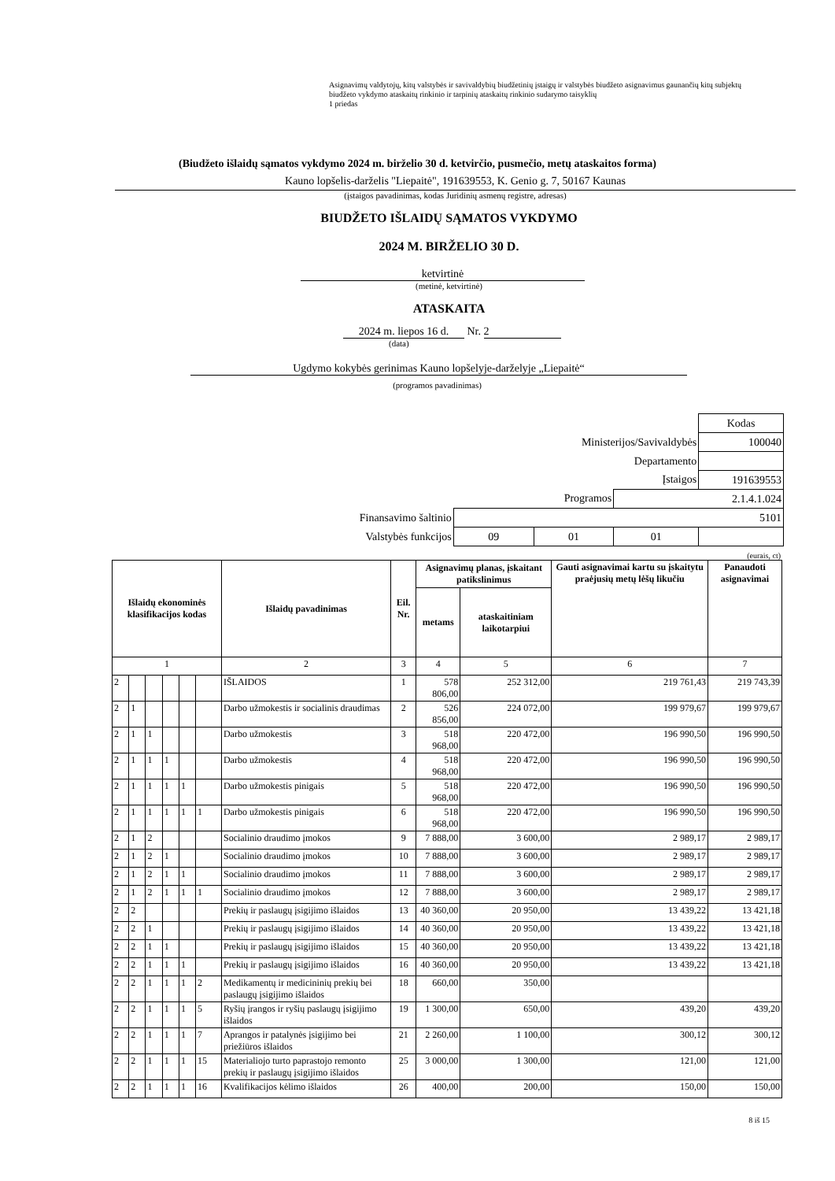Asignavimų valdytojų, kitų valstybės ir savivaldybių biudžetinių įstaigų ir valstybės biudžeto asignavimus gaunančių kitų subjektų biudžeto vykdymo ataskaitų rinkinio ir tarpinių ataskaitų rinkinio sudarymo taisyklių
1 priedas
(Biudžeto išlaidų sąmatos vykdymo 2024 m. birželio 30 d. ketvirčio, pusmečio, metų ataskaitos forma)
Kauno lopšelis-darželis "Liepaitė", 191639553, K. Genio g. 7, 50167 Kaunas
(įstaigos pavadinimas, kodas Juridinių asmenų registre, adresas)
BIUDŽETO IŠLAIDŲ SĄMATOS VYKDYMO
2024 M. BIRŽELIO 30 D.
ketvirtinė
(metinė, ketvirtinė)
ATASKAITA
2024 m. liepos 16 d. Nr. 2
(data)
Ugdymo kokybės gerinimas Kauno lopšelyje-darželyje „Liepaitė“
(programos pavadinimas)
| | | | | Kodas |
| Ministerijos/Savivaldybės | | | | 100040 |
| Departamento | | | | |
| Įstaigos | | | | 191639553 |
| Programos | | | 2.1.4.1.024 | |
| Finansavimo šaltinio | 5101 | | | |
| Valstybės funkcijos | 09 | 01 | 01 | |
(eurais, ct)
| Išlaidų ekonominės klasifikacijos kodas | | | | | | Išlaidų pavadinimas | Eil. Nr. | Asignavimų planas, įskaitant patikslinimus | | Gauti asignavimai kartu su įskaitytu praėjusių metų lėšų likučiu | Panaudoti asignavimai |
| --- | --- | --- | --- | --- | --- | --- | --- | --- | --- | --- | --- |
| | | | | | | | | metams | ataskaitiniam laikotarpiui | | |
| 1 | | | | | | 2 | 3 | 4 | 5 | 6 | 7 |
| 2 | | | | | | IŠLAIDOS | 1 | 578 806,00 | 252 312,00 | 219 761,43 | 219 743,39 |
| 2 | 1 | | | | | Darbo užmokestis ir socialinis draudimas | 2 | 526 856,00 | 224 072,00 | 199 979,67 | 199 979,67 |
| 2 | 1 | 1 | | | | Darbo užmokestis | 3 | 518 968,00 | 220 472,00 | 196 990,50 | 196 990,50 |
| 2 | 1 | 1 | 1 | | | Darbo užmokestis | 4 | 518 968,00 | 220 472,00 | 196 990,50 | 196 990,50 |
| 2 | 1 | 1 | 1 | 1 | | Darbo užmokestis pinigais | 5 | 518 968,00 | 220 472,00 | 196 990,50 | 196 990,50 |
| 2 | 1 | 1 | 1 | 1 | 1 | Darbo užmokestis pinigais | 6 | 518 968,00 | 220 472,00 | 196 990,50 | 196 990,50 |
| 2 | 1 | 2 | | | | Socialinio draudimo įmokos | 9 | 7 888,00 | 3 600,00 | 2 989,17 | 2 989,17 |
| 2 | 1 | 2 | 1 | | | Socialinio draudimo įmokos | 10 | 7 888,00 | 3 600,00 | 2 989,17 | 2 989,17 |
| 2 | 1 | 2 | 1 | 1 | | Socialinio draudimo įmokos | 11 | 7 888,00 | 3 600,00 | 2 989,17 | 2 989,17 |
| 2 | 1 | 2 | 1 | 1 | 1 | Socialinio draudimo įmokos | 12 | 7 888,00 | 3 600,00 | 2 989,17 | 2 989,17 |
| 2 | 2 | | | | | Prekių ir paslaugų įsigijimo išlaidos | 13 | 40 360,00 | 20 950,00 | 13 439,22 | 13 421,18 |
| 2 | 2 | 1 | | | | Prekių ir paslaugų įsigijimo išlaidos | 14 | 40 360,00 | 20 950,00 | 13 439,22 | 13 421,18 |
| 2 | 2 | 1 | 1 | | | Prekių ir paslaugų įsigijimo išlaidos | 15 | 40 360,00 | 20 950,00 | 13 439,22 | 13 421,18 |
| 2 | 2 | 1 | 1 | 1 | | Prekių ir paslaugų įsigijimo išlaidos | 16 | 40 360,00 | 20 950,00 | 13 439,22 | 13 421,18 |
| 2 | 2 | 1 | 1 | 1 | 2 | Medikamentų ir medicininių prekių bei paslaugų įsigijimo išlaidos | 18 | 660,00 | 350,00 | | |
| 2 | 2 | 1 | 1 | 1 | 5 | Ryšių įrangos ir ryšių paslaugų įsigijimo išlaidos | 19 | 1 300,00 | 650,00 | 439,20 | 439,20 |
| 2 | 2 | 1 | 1 | 1 | 7 | Aprangos ir patalynės įsigijimo bei priežiūros išlaidos | 21 | 2 260,00 | 1 100,00 | 300,12 | 300,12 |
| 2 | 2 | 1 | 1 | 1 | 15 | Materialiojo turto paprastojo remonto prekių ir paslaugų įsigijimo išlaidos | 25 | 3 000,00 | 1 300,00 | 121,00 | 121,00 |
| 2 | 2 | 1 | 1 | 1 | 16 | Kvalifikacijos kėlimo išlaidos | 26 | 400,00 | 200,00 | 150,00 | 150,00 |
8 iš 15